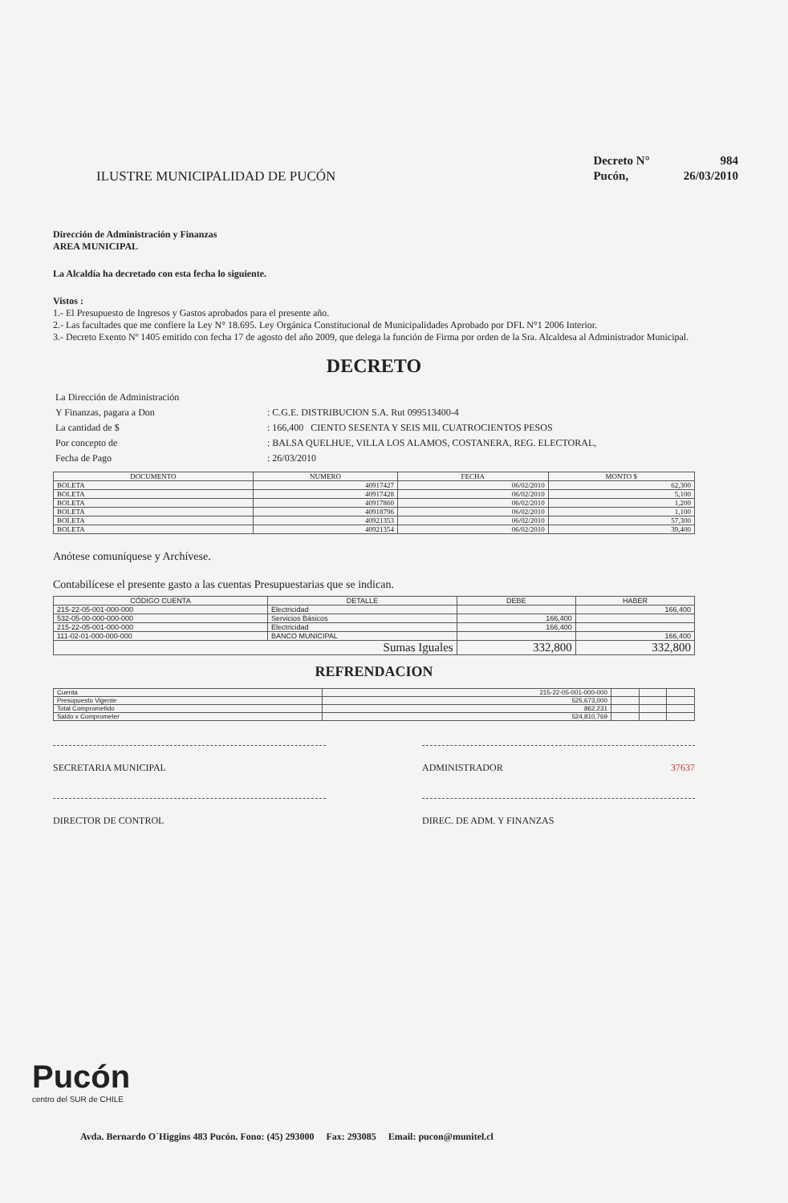ILUSTRE MUNICIPALIDAD DE PUCÓN
| Decreto N° | 984 |
| Pucón, | 26/03/2010 |
Dirección de Administración y Finanzas
AREA MUNICIPAL
La Alcaldía ha decretado con esta fecha lo siguiente.
Vistos :
1.- El Presupuesto de Ingresos y Gastos aprobados para el presente año.
2.- Las facultades que me confiere la Ley N° 18.695. Ley Orgánica Constitucional de Municipalidades Aprobado por DFL N°1 2006 Interior.
3.- Decreto Exento Nº 1405 emitido con fecha 17 de agosto del año 2009, que delega la función de Firma por orden de la Sra. Alcaldesa al Administrador Municipal.
DECRETO
| La Dirección de Administración | |
| Y Finanzas, pagara a Don | : C.G.E. DISTRIBUCION S.A. Rut 099513400-4 |
| La cantidad de $ | : 166,400 CIENTO SESENTA Y SEIS MIL CUATROCIENTOS PESOS |
| Por concepto de | : BALSA QUELHUE, VILLA LOS ALAMOS, COSTANERA, REG. ELECTORAL, |
| Fecha de Pago | : 26/03/2010 |
| DOCUMENTO | NUMERO | FECHA | MONTO $ |
| --- | --- | --- | --- |
| BOLETA | 40917427 | 06/02/2010 | 62,300 |
| BOLETA | 40917428 | 06/02/2010 | 5,100 |
| BOLETA | 40917860 | 06/02/2010 | 1,200 |
| BOLETA | 40918796 | 06/02/2010 | 1,100 |
| BOLETA | 40921353 | 06/02/2010 | 57,300 |
| BOLETA | 40921354 | 06/02/2010 | 39,400 |
Anótese comuníquese y Archívese.
Contabilícese el presente gasto a las cuentas Presupuestarias que se indican.
| CÓDIGO CUENTA | DETALLE | DEBE | HABER |
| --- | --- | --- | --- |
| 215-22-05-001-000-000 | Electricidad | | 166,400 |
| 532-05-00-000-000-000 | Servicios Básicos | 166,400 | |
| 215-22-05-001-000-000 | Electricidad | 166,400 | |
| 111-02-01-000-000-000 | BANCO MUNICIPAL | | 166,400 |
| Sumas Iguales | | 332,800 | 332,800 |
REFRENDACION
| Cuenta | 215-22-05-001-000-000 | | | |
| Presupuesto Vigente | 525,673,000 | | | |
| Total Comprometido | 862,231 | | | |
| Saldo x Comprometer | 524,810,769 | | | |
SECRETARIA MUNICIPAL ADMINISTRADOR 37637
DIRECTOR DE CONTROL DIREC. DE ADM. Y FINANZAS
Pucón
centro del SUR de CHILE
Avda. Bernardo O´Higgins 483 Pucón. Fono: (45) 293000 Fax: 293085 Email: pucon@munitel.cl